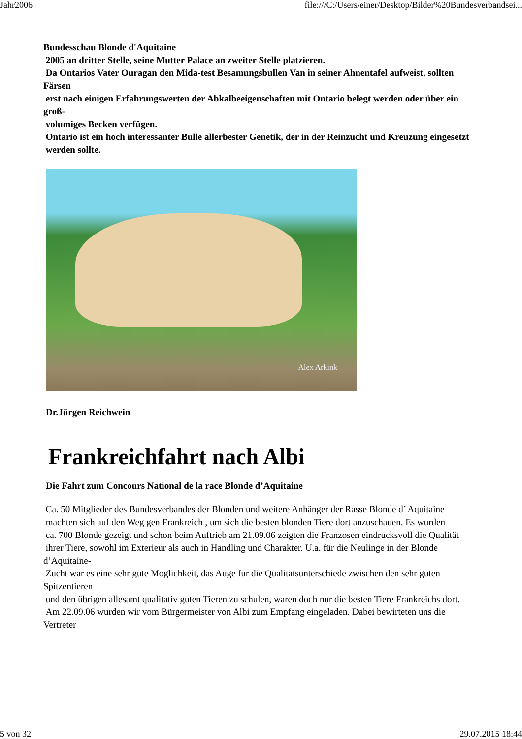Jahr2006 file:///C:/Users/einer/Desktop/Bilder%20Bundesverbandsei...
Bundesschau Blonde d'Aquitaine
2005 an dritter Stelle, seine Mutter Palace an zweiter Stelle platzieren.
Da Ontarios Vater Ouragan den Mida-test Besamungsbullen Van in seiner Ahnentafel aufweist, sollten Färsen
erst nach einigen Erfahrungswerten der Abkalbeeigenschaften mit Ontario belegt werden oder über ein groß-
volumiges Becken verfügen.
Ontario ist ein hoch interessanter Bulle allerbester Genetik, der in der Reinzucht und Kreuzung eingesetzt
werden sollte.
Alex Arkink
Dr.Jürgen Reichwein
Frankreichfahrt nach Albi
Die Fahrt zum Concours National de la race Blonde d’Aquitaine
Ca. 50 Mitglieder des Bundesverbandes der Blonden und weitere Anhänger der Rasse Blonde d’ Aquitaine
machten sich auf den Weg gen Frankreich , um sich die besten blonden Tiere dort anzuschauen. Es wurden
ca. 700 Blonde gezeigt und schon beim Auftrieb am 21.09.06 zeigten die Franzosen eindrucksvoll die Qualität
ihrer Tiere, sowohl im Exterieur als auch in Handling und Charakter. U.a. für die Neulinge in der Blonde d’Aquitaine-
Zucht war es eine sehr gute Möglichkeit, das Auge für die Qualitätsunterschiede zwischen den sehr guten Spitzentieren
und den übrigen allesamt qualitativ guten Tieren zu schulen, waren doch nur die besten Tiere Frankreichs dort.
Am 22.09.06 wurden wir vom Bürgermeister von Albi zum Empfang eingeladen. Dabei bewirteten uns die Vertreter
5 von 32 29.07.2015 18:44